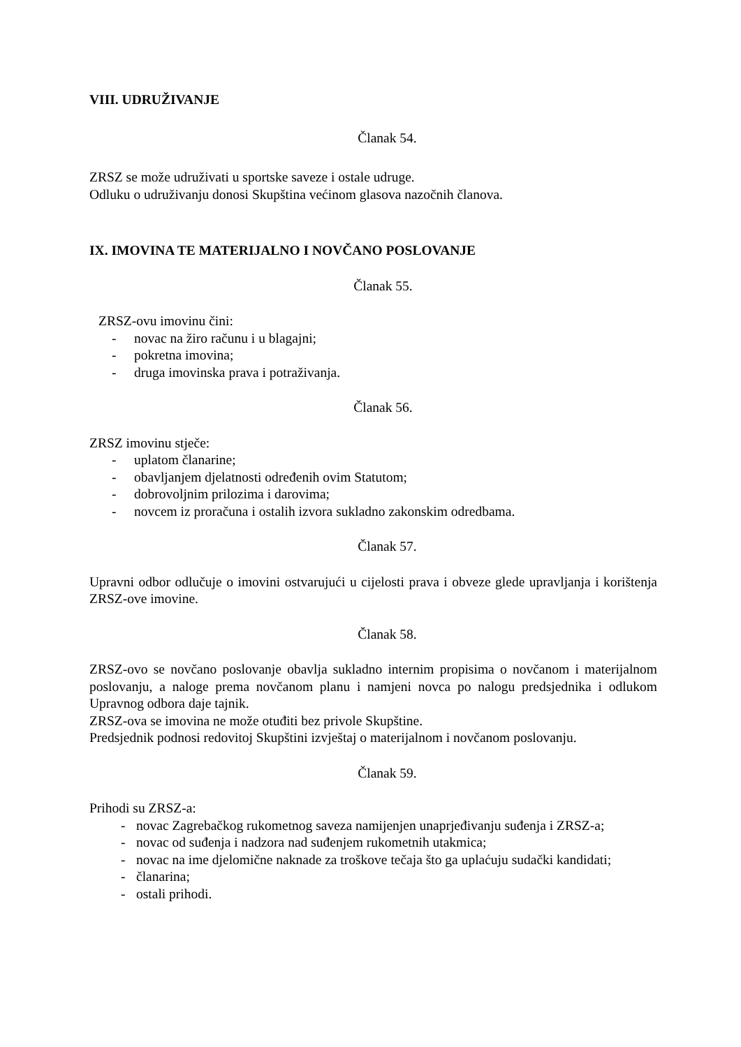VIII. UDRUŽIVANJE
Članak 54.
ZRSZ se može udruživati u sportske saveze i ostale udruge.
Odluku o udruživanju donosi Skupština većinom glasova nazočnih članova.
IX. IMOVINA TE MATERIJALNO I NOVČANO POSLOVANJE
Članak 55.
ZRSZ-ovu imovinu čini:
- novac na žiro računu i u blagajni;
- pokretna imovina;
- druga imovinska prava i potraživanja.
Članak 56.
ZRSZ imovinu stječe:
- uplatom članarine;
- obavljanjem djelatnosti određenih ovim Statutom;
- dobrovoljnim prilozima i darovima;
- novcem iz proračuna i ostalih izvora sukladno zakonskim odredbama.
Članak 57.
Upravni odbor odlučuje o imovini ostvarujući u cijelosti prava i obveze glede upravljanja i korištenja ZRSZ-ove imovine.
Članak 58.
ZRSZ-ovo se novčano poslovanje obavlja sukladno internim propisima o novčanom i materijalnom poslovanju, a naloge prema novčanom planu i namjeni novca po nalogu predsjednika i odlukom Upravnog odbora daje tajnik.
ZRSZ-ova se imovina ne može otuđiti bez privole Skupštine.
Predsjednik podnosi redovitoj Skupštini izvještaj o materijalnom i novčanom poslovanju.
Članak 59.
Prihodi su ZRSZ-a:
- novac Zagrebačkog rukometnog saveza namijenjen unaprjeđivanju suđenja i ZRSZ-a;
- novac od suđenja i nadzora nad suđenjem rukometnih utakmica;
- novac na ime djelomične naknade za troškove tečaja što ga uplaćuju sudački kandidati;
- članarina;
- ostali prihodi.